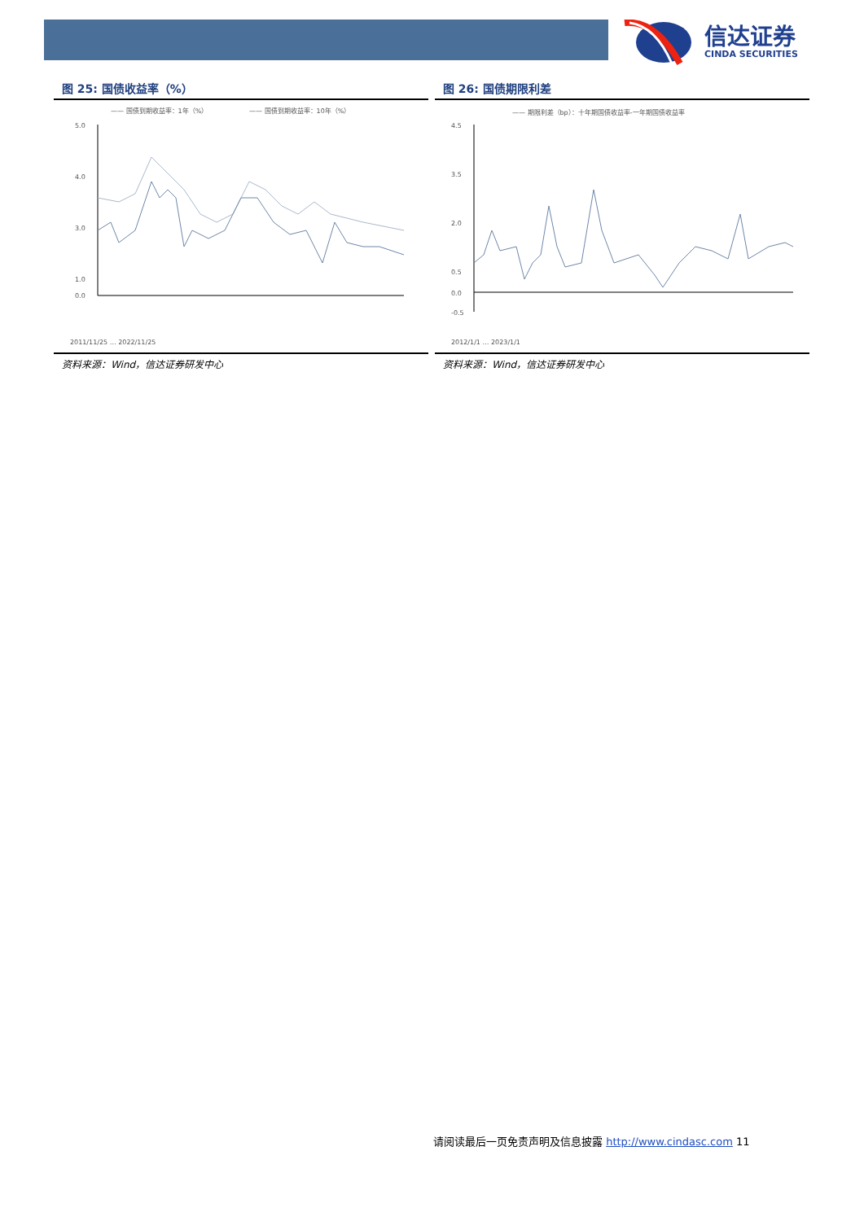信达证券
CINDA SECURITIES
图 25: 国债收益率（%）
—— 国债到期收益率：1年（%）
—— 国债到期收益率：10年（%）
5.0
4.0
3.0
1.0
0.0
2011/11/25 … 2022/11/25
资料来源：Wind，信达证券研发中心
图 26: 国债期限利差
—— 期限利差（bp）：十年期国债收益率-一年期国债收益率
4.5
3.5
2.0
0.5
0.0
-0.5
2012/1/1 … 2023/1/1
资料来源：Wind，信达证券研发中心
请阅读最后一页免责声明及信息披露 http://www.cindasc.com 11